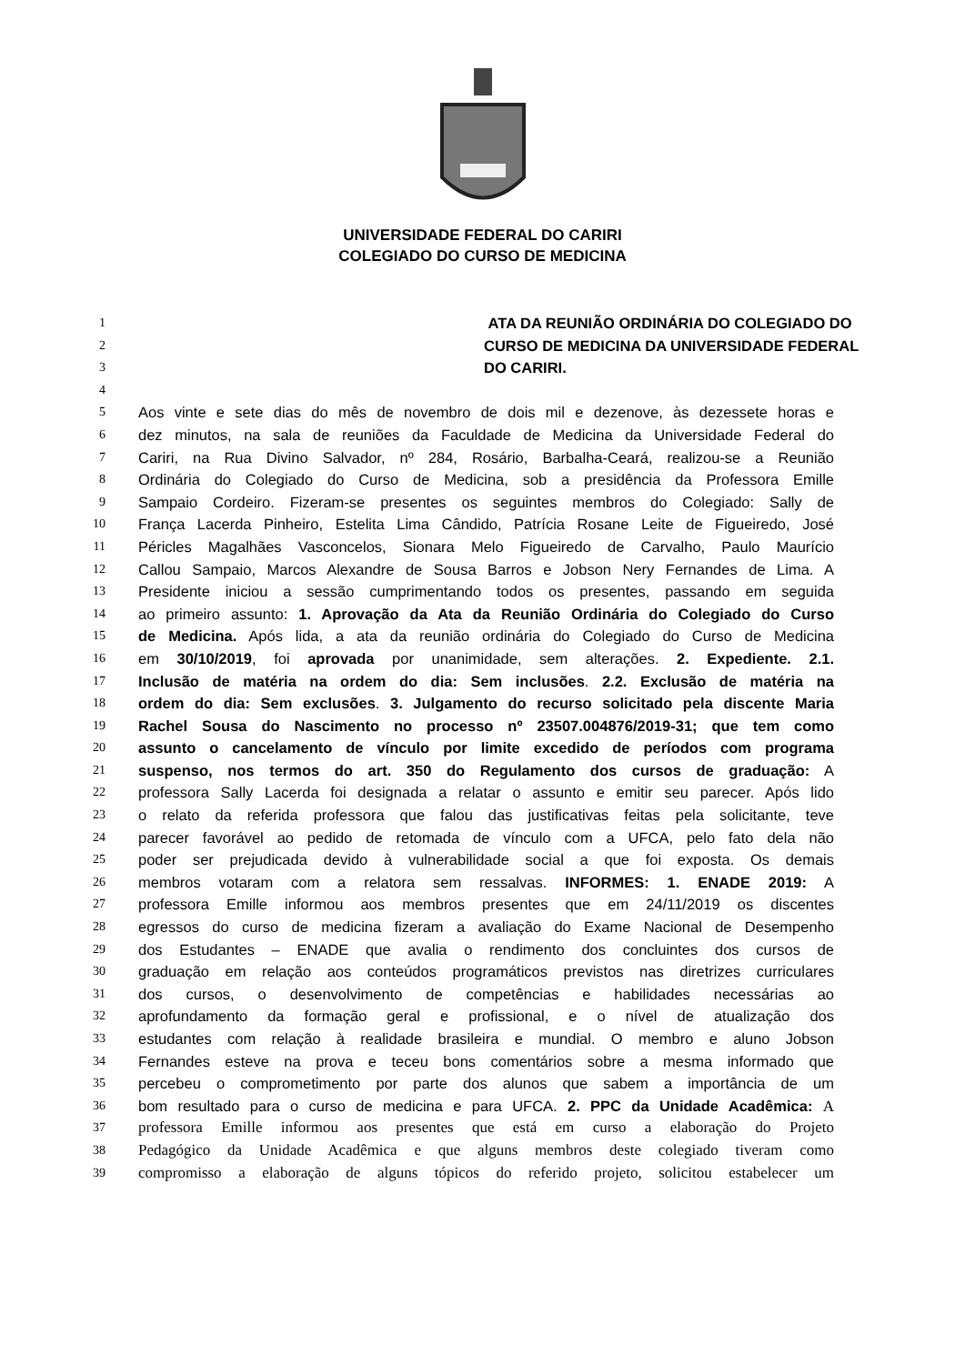UNIVERSIDADE FEDERAL DO CARIRI
COLEGIADO DO CURSO DE MEDICINA
1 ATA DA REUNIÃO ORDINÁRIA DO COLEGIADO DO
2 CURSO DE MEDICINA DA UNIVERSIDADE FEDERAL
3 DO CARIRI.
4
5 Aos vinte e sete dias do mês de novembro de dois mil e dezenove, às dezessete horas e
6 dez minutos, na sala de reuniões da Faculdade de Medicina da Universidade Federal do
7 Cariri, na Rua Divino Salvador, nº 284, Rosário, Barbalha-Ceará, realizou-se a Reunião
8 Ordinária do Colegiado do Curso de Medicina, sob a presidência da Professora Emille
9 Sampaio Cordeiro. Fizeram-se presentes os seguintes membros do Colegiado: Sally de
10 França Lacerda Pinheiro, Estelita Lima Cândido, Patrícia Rosane Leite de Figueiredo, José
11 Péricles Magalhães Vasconcelos, Sionara Melo Figueiredo de Carvalho, Paulo Maurício
12 Callou Sampaio, Marcos Alexandre de Sousa Barros e Jobson Nery Fernandes de Lima. A
13 Presidente iniciou a sessão cumprimentando todos os presentes, passando em seguida
14 ao primeiro assunto: 1. Aprovação da Ata da Reunião Ordinária do Colegiado do Curso
15 de Medicina. Após lida, a ata da reunião ordinária do Colegiado do Curso de Medicina
16 em 30/10/2019, foi aprovada por unanimidade, sem alterações. 2. Expediente. 2.1.
17 Inclusão de matéria na ordem do dia: Sem inclusões. 2.2. Exclusão de matéria na
18 ordem do dia: Sem exclusões. 3. Julgamento do recurso solicitado pela discente Maria
19 Rachel Sousa do Nascimento no processo nº 23507.004876/2019-31; que tem como
20 assunto o cancelamento de vínculo por limite excedido de períodos com programa
21 suspenso, nos termos do art. 350 do Regulamento dos cursos de graduação: A
22 professora Sally Lacerda foi designada a relatar o assunto e emitir seu parecer. Após lido
23 o relato da referida professora que falou das justificativas feitas pela solicitante, teve
24 parecer favorável ao pedido de retomada de vínculo com a UFCA, pelo fato dela não
25 poder ser prejudicada devido à vulnerabilidade social a que foi exposta. Os demais
26 membros votaram com a relatora sem ressalvas. INFORMES: 1. ENADE 2019: A
27 professora Emille informou aos membros presentes que em 24/11/2019 os discentes
28 egressos do curso de medicina fizeram a avaliação do Exame Nacional de Desempenho
29 dos Estudantes – ENADE que avalia o rendimento dos concluintes dos cursos de
30 graduação em relação aos conteúdos programáticos previstos nas diretrizes curriculares
31 dos cursos, o desenvolvimento de competências e habilidades necessárias ao
32 aprofundamento da formação geral e profissional, e o nível de atualização dos
33 estudantes com relação à realidade brasileira e mundial. O membro e aluno Jobson
34 Fernandes esteve na prova e teceu bons comentários sobre a mesma informado que
35 percebeu o comprometimento por parte dos alunos que sabem a importância de um
36 bom resultado para o curso de medicina e para UFCA. 2. PPC da Unidade Acadêmica: A
37 professora Emille informou aos presentes que está em curso a elaboração do Projeto
38 Pedagógico da Unidade Acadêmica e que alguns membros deste colegiado tiveram como
39 compromisso a elaboração de alguns tópicos do referido projeto, solicitou estabelecer um